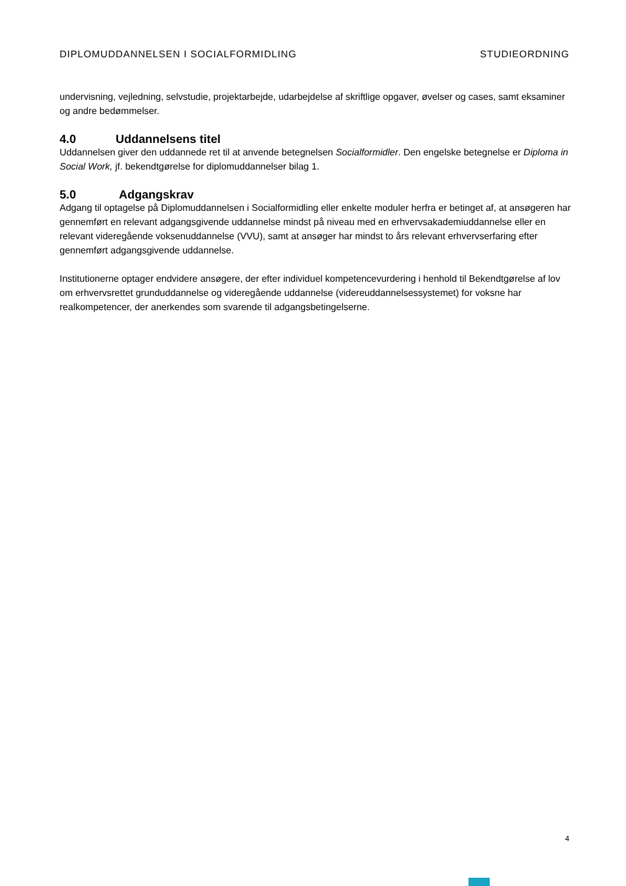DIPLOMUDDANNELSEN I SOCIALFORMIDLING
STUDIEORDNING
undervisning, vejledning, selvstudie, projektarbejde, udarbejdelse af skriftlige opgaver, øvelser og cases, samt eksaminer og andre bedømmelser.
4.0 Uddannelsens titel
Uddannelsen giver den uddannede ret til at anvende betegnelsen Socialformidler. Den engelske betegnelse er Diploma in Social Work, jf. bekendtgørelse for diplomuddannelser bilag 1.
5.0 Adgangskrav
Adgang til optagelse på Diplomuddannelsen i Socialformidling eller enkelte moduler herfra er betinget af, at ansøgeren har gennemført en relevant adgangsgivende uddannelse mindst på niveau med en erhvervsakademiuddannelse eller en relevant videregående voksenuddannelse (VVU), samt at ansøger har mindst to års relevant erhvervserfaring efter gennemført adgangsgivende uddannelse.
Institutionerne optager endvidere ansøgere, der efter individuel kompetencevurdering i henhold til Bekendtgørelse af lov om erhvervsrettet grunduddannelse og videregående uddannelse (videreuddannelsessystemet) for voksne har realkompetencer, der anerkendes som svarende til adgangsbetingelserne.
4